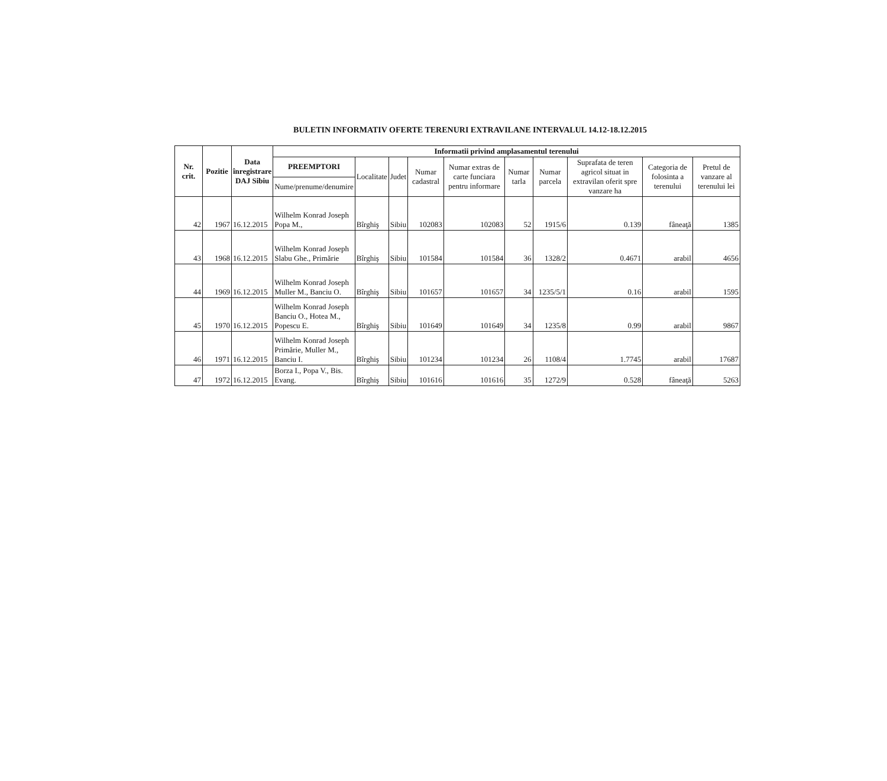BULETIN INFORMATIV OFERTE TERENURI EXTRAVILANE INTERVALUL 14.12-18.12.2015
| Nr. crit. | Pozitie | Data înregistrare DAJ Sibiu | Informatii privind amplasamentul terenului | | | | | | | | | |
| --- | --- | --- | --- | --- | --- | --- | --- | --- | --- | --- | --- | --- |
| | | | PREEMPTORI | Localitate | Judet | Numar cadastral | Numar extras de carte funciara pentru informare | Numar tarla | Numar parcela | Suprafata de teren agricol situat in extravilan oferit spre vanzare ha | Categoria de folosinta a terenului | Pretul de vanzare al terenului lei |
| | | | Nume/prenume/denumire | | | | | | | | | |
| 42 | 1967 | 16.12.2015 | Wilhelm Konrad Joseph Popa M., | Bîrghiş | Sibiu | 102083 | 102083 | 52 | 1915/6 | 0.139 | fâneaţă | 1385 |
| 43 | 1968 | 16.12.2015 | Wilhelm Konrad Joseph Slabu Ghe., Primărie | Bîrghiş | Sibiu | 101584 | 101584 | 36 | 1328/2 | 0.4671 | arabil | 4656 |
| 44 | 1969 | 16.12.2015 | Wilhelm Konrad Joseph Muller M., Banciu O. | Bîrghiş | Sibiu | 101657 | 101657 | 34 | 1235/5/1 | 0.16 | arabil | 1595 |
| 45 | 1970 | 16.12.2015 | Wilhelm Konrad Joseph Banciu O., Hotea M., Popescu E. | Bîrghiş | Sibiu | 101649 | 101649 | 34 | 1235/8 | 0.99 | arabil | 9867 |
| 46 | 1971 | 16.12.2015 | Wilhelm Konrad Joseph Primărie, Muller M., Banciu I. | Bîrghiş | Sibiu | 101234 | 101234 | 26 | 1108/4 | 1.7745 | arabil | 17687 |
| 47 | 1972 | 16.12.2015 | Borza I., Popa V., Bis. Evang. | Bîrghiş | Sibiu | 101616 | 101616 | 35 | 1272/9 | 0.528 | fâneaţă | 5263 |